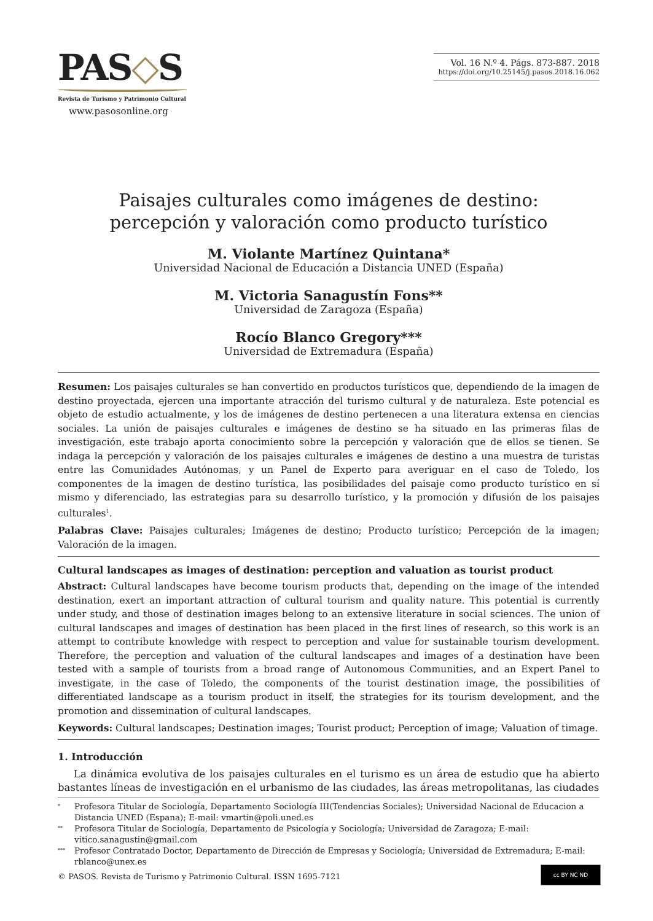PAS◇S
Revista de Turismo y Patrimonio Cultural
www.pasosonline.org
Vol. 16 N.º 4. Págs. 873-887. 2018
https://doi.org/10.25145/j.pasos.2018.16.062
Paisajes culturales como imágenes de destino:
percepción y valoración como producto turístico
M. Violante Martínez Quintana*
Universidad Nacional de Educación a Distancia UNED (España)
M. Victoria Sanagustín Fons**
Universidad de Zaragoza (España)
Rocío Blanco Gregory***
Universidad de Extremadura (España)
Resumen: Los paisajes culturales se han convertido en productos turísticos que, dependiendo de la imagen de destino proyectada, ejercen una importante atracción del turismo cultural y de naturaleza. Este potencial es objeto de estudio actualmente, y los de imágenes de destino pertenecen a una literatura extensa en ciencias sociales. La unión de paisajes culturales e imágenes de destino se ha situado en las primeras filas de investigación, este trabajo aporta conocimiento sobre la percepción y valoración que de ellos se tienen. Se indaga la percepción y valoración de los paisajes culturales e imágenes de destino a una muestra de turistas entre las Comunidades Autónomas, y un Panel de Experto para averiguar en el caso de Toledo, los componentes de la imagen de destino turística, las posibilidades del paisaje como producto turístico en sí mismo y diferenciado, las estrategias para su desarrollo turístico, y la promoción y difusión de los paisajes culturales<sup>1</sup>.
Palabras Clave: Paisajes culturales; Imágenes de destino; Producto turístico; Percepción de la imagen; Valoración de la imagen.
Cultural landscapes as images of destination: perception and valuation as tourist product
Abstract: Cultural landscapes have become tourism products that, depending on the image of the intended destination, exert an important attraction of cultural tourism and quality nature. This potential is currently under study, and those of destination images belong to an extensive literature in social sciences. The union of cultural landscapes and images of destination has been placed in the first lines of research, so this work is an attempt to contribute knowledge with respect to perception and value for sustainable tourism development. Therefore, the perception and valuation of the cultural landscapes and images of a destination have been tested with a sample of tourists from a broad range of Autonomous Communities, and an Expert Panel to investigate, in the case of Toledo, the components of the tourist destination image, the possibilities of differentiated landscape as a tourism product in itself, the strategies for its tourism development, and the promotion and dissemination of cultural landscapes.
Keywords: Cultural landscapes; Destination images; Tourist product; Perception of image; Valuation of timage.
1. Introducción
La dinámica evolutiva de los paisajes culturales en el turismo es un área de estudio que ha abierto bastantes líneas de investigación en el urbanismo de las ciudades, las áreas metropolitanas, las ciudades
* Profesora Titular de Sociología, Departamento Sociología III(Tendencias Sociales); Universidad Nacional de Educacion a Distancia UNED (Espana); E-mail: vmartin@poli.uned.es
** Profesora Titular de Sociología, Departamento de Psicología y Sociología; Universidad de Zaragoza; E-mail: vitico.sanagustin@gmail.com
*** Profesor Contratado Doctor, Departamento de Dirección de Empresas y Sociología; Universidad de Extremadura; E-mail: rblanco@unex.es
© PASOS. Revista de Turismo y Patrimonio Cultural. ISSN 1695-7121
cc BY NC ND